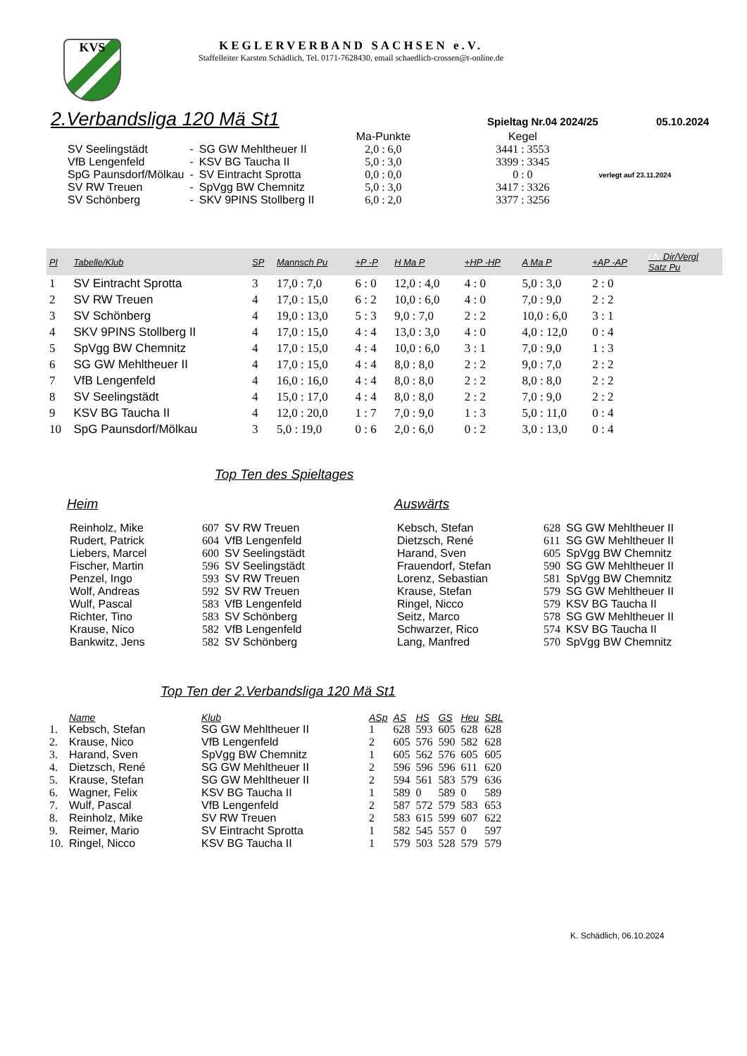KVS
KEGLERVERBAND SACHSEN e.V.
Staffelleiter Karsten Schädlich, Tel. 0171-7628430, email schaedlich-crossen@t-online.de
2.Verbandsliga 120 Mä St1
Spieltag Nr.04 2024/25 05.10.2024
| | | | Ma-Punkte | Kegel | |
| SV Seelingstädt | - | SG GW Mehltheuer II | 2,0 : 6,0 | 3441 : 3553 | |
| VfB Lengenfeld | - | KSV BG Taucha II | 5,0 : 3,0 | 3399 : 3345 | |
| SpG Paunsdorf/Mölkau | - | SV Eintracht Sprotta | 0,0 : 0,0 | 0 : 0 | verlegt auf 23.11.2024 |
| SV RW Treuen | - | SpVgg BW Chemnitz | 5,0 : 3,0 | 3417 : 3326 | |
| SV Schönberg | - | SKV 9PINS Stollberg II | 6,0 : 2,0 | 3377 : 3256 | |
| Pl | Tabelle/Klub | SP | Mannsch Pu | +P -P | H Ma P | +HP -HP | A Ma P | +AP -AP | Lfv Dir/Vergl Satz Pu |
| --- | --- | --- | --- | --- | --- | --- | --- | --- | --- |
| 1 | SV Eintracht Sprotta | 3 | 17,0 : 7,0 | 6 : 0 | 12,0 : 4,0 | 4 : 0 | 5,0 : 3,0 | 2 : 0 | |
| 2 | SV RW Treuen | 4 | 17,0 : 15,0 | 6 : 2 | 10,0 : 6,0 | 4 : 0 | 7,0 : 9,0 | 2 : 2 | |
| 3 | SV Schönberg | 4 | 19,0 : 13,0 | 5 : 3 | 9,0 : 7,0 | 2 : 2 | 10,0 : 6,0 | 3 : 1 | |
| 4 | SKV 9PINS Stollberg II | 4 | 17,0 : 15,0 | 4 : 4 | 13,0 : 3,0 | 4 : 0 | 4,0 : 12,0 | 0 : 4 | |
| 5 | SpVgg BW Chemnitz | 4 | 17,0 : 15,0 | 4 : 4 | 10,0 : 6,0 | 3 : 1 | 7,0 : 9,0 | 1 : 3 | |
| 6 | SG GW Mehltheuer II | 4 | 17,0 : 15,0 | 4 : 4 | 8,0 : 8,0 | 2 : 2 | 9,0 : 7,0 | 2 : 2 | |
| 7 | VfB Lengenfeld | 4 | 16,0 : 16,0 | 4 : 4 | 8,0 : 8,0 | 2 : 2 | 8,0 : 8,0 | 2 : 2 | |
| 8 | SV Seelingstädt | 4 | 15,0 : 17,0 | 4 : 4 | 8,0 : 8,0 | 2 : 2 | 7,0 : 9,0 | 2 : 2 | |
| 9 | KSV BG Taucha II | 4 | 12,0 : 20,0 | 1 : 7 | 7,0 : 9,0 | 1 : 3 | 5,0 : 11,0 | 0 : 4 | |
| 10 | SpG Paunsdorf/Mölkau | 3 | 5,0 : 19,0 | 0 : 6 | 2,0 : 6,0 | 0 : 2 | 3,0 : 13,0 | 0 : 4 | |
Top Ten des Spieltages
Heim
| Reinholz, Mike | 607 | SV RW Treuen |
| Rudert, Patrick | 604 | VfB Lengenfeld |
| Liebers, Marcel | 600 | SV Seelingstädt |
| Fischer, Martin | 596 | SV Seelingstädt |
| Penzel, Ingo | 593 | SV RW Treuen |
| Wolf, Andreas | 592 | SV RW Treuen |
| Wulf, Pascal | 583 | VfB Lengenfeld |
| Richter, Tino | 583 | SV Schönberg |
| Krause, Nico | 582 | VfB Lengenfeld |
| Bankwitz, Jens | 582 | SV Schönberg |
Auswärts
| Kebsch, Stefan | 628 | SG GW Mehltheuer II |
| Dietzsch, René | 611 | SG GW Mehltheuer II |
| Harand, Sven | 605 | SpVgg BW Chemnitz |
| Frauendorf, Stefan | 590 | SG GW Mehltheuer II |
| Lorenz, Sebastian | 581 | SpVgg BW Chemnitz |
| Krause, Stefan | 579 | SG GW Mehltheuer II |
| Ringel, Nicco | 579 | KSV BG Taucha II |
| Seitz, Marco | 578 | SG GW Mehltheuer II |
| Schwarzer, Rico | 574 | KSV BG Taucha II |
| Lang, Manfred | 570 | SpVgg BW Chemnitz |
Top Ten der 2.Verbandsliga 120 Mä St1
| | Name | Klub | ASp | AS | HS | GS | Heu | SBL |
| 1. | Kebsch, Stefan | SG GW Mehltheuer II | 1 | 628 | 593 | 605 | 628 | 628 |
| 2. | Krause, Nico | VfB Lengenfeld | 2 | 605 | 576 | 590 | 582 | 628 |
| 3. | Harand, Sven | SpVgg BW Chemnitz | 1 | 605 | 562 | 576 | 605 | 605 |
| 4. | Dietzsch, René | SG GW Mehltheuer II | 2 | 596 | 596 | 596 | 611 | 620 |
| 5. | Krause, Stefan | SG GW Mehltheuer II | 2 | 594 | 561 | 583 | 579 | 636 |
| 6. | Wagner, Felix | KSV BG Taucha II | 1 | 589 | 0 | 589 | 0 | 589 |
| 7. | Wulf, Pascal | VfB Lengenfeld | 2 | 587 | 572 | 579 | 583 | 653 |
| 8. | Reinholz, Mike | SV RW Treuen | 2 | 583 | 615 | 599 | 607 | 622 |
| 9. | Reimer, Mario | SV Eintracht Sprotta | 1 | 582 | 545 | 557 | 0 | 597 |
| 10. | Ringel, Nicco | KSV BG Taucha II | 1 | 579 | 503 | 528 | 579 | 579 |
K. Schädlich, 06.10.2024